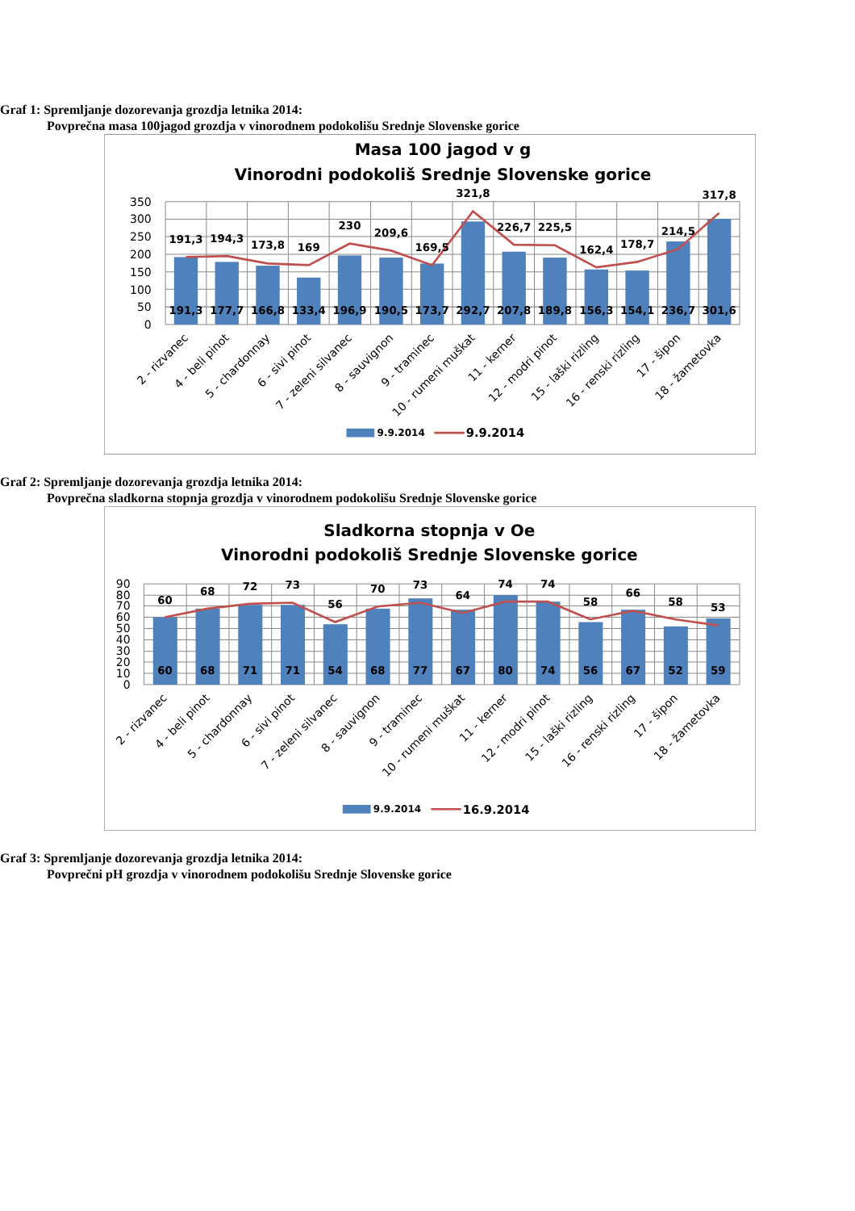Graf 1: Spremljanje dozorevanja grozdja letnika 2014:
Povprečna masa 100jagod grozdja v vinorodnem podokolišu Srednje Slovenske gorice
Masa 100 jagod v g
Vinorodni podokoliš Srednje Slovenske gorice
350
300
250
200
150
100
50
0
191,3
177,7
166,8
133,4
196,9
190,5
173,7
292,7
207,8
189,8
156,3
154,1
236,7
301,6
191,3
194,3
173,8
169
230
209,6
169,5
321,8
226,7
225,5
162,4
178,7
214,5
317,8
2 - rizvanec
4 - beli pinot
5 - chardonnay
6 - sivi pinot
7 - zeleni silvanec
8 - sauvignon
9 - traminec
10 - rumeni muškat
11 - kerner
12 - modri pinot
15 - laški rizling
16 - renski rizling
17 - šipon
18 - žametovka
9.9.2014
9.9.2014
Graf 2: Spremljanje dozorevanja grozdja letnika 2014:
Povprečna sladkorna stopnja grozdja v vinorodnem podokolišu Srednje Slovenske gorice
Sladkorna stopnja v Oe
Vinorodni podokoliš Srednje Slovenske gorice
90
80
70
60
50
40
30
20
10
0
60
68
71
71
54
68
77
67
80
74
56
67
52
59
60
68
72
73
56
70
73
64
74
74
58
66
58
53
2 - rizvanec
4 - beli pinot
5 - chardonnay
6 - sivi pinot
7 - zeleni silvanec
8 - sauvignon
9 - traminec
10 - rumeni muškat
11 - kerner
12 - modri pinot
15 - laški rizling
16 - renski rizling
17 - šipon
18 - žametovka
9.9.2014
16.9.2014
Graf 3: Spremljanje dozorevanja grozdja letnika 2014:
Povprečni pH grozdja v vinorodnem podokolišu Srednje Slovenske gorice